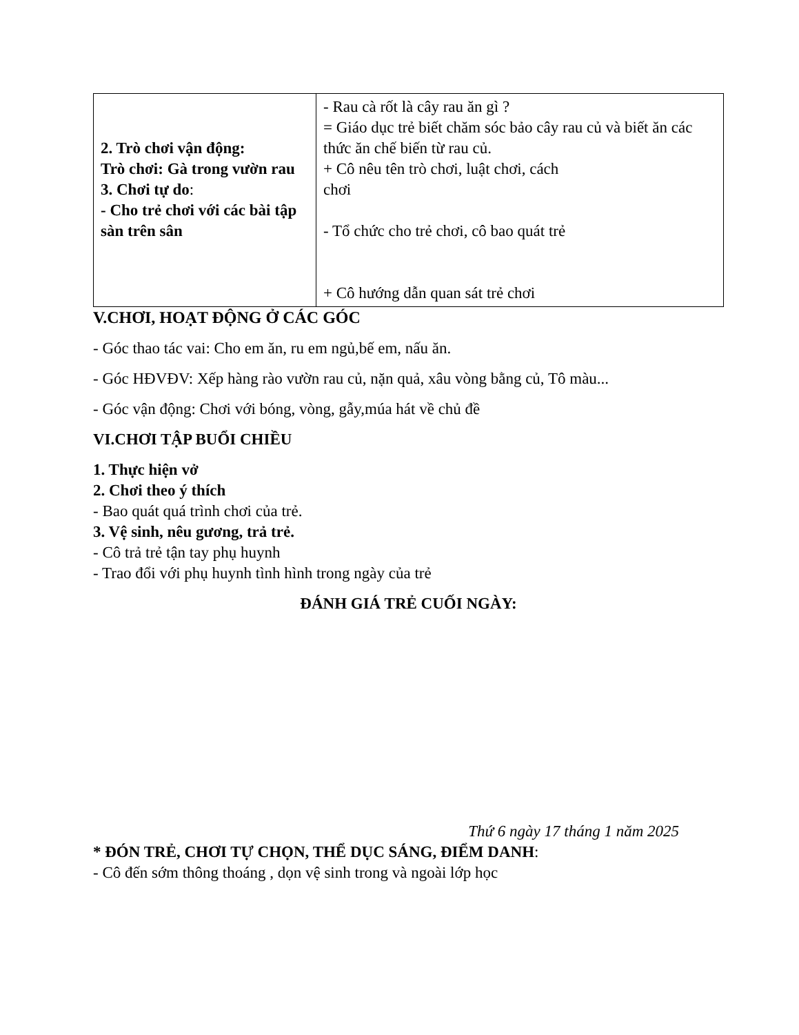| 2. Trò chơi vận động: Trò chơi: Gà trong vườn rau 3. Chơi tự do : - Cho trẻ chơi với các bài tập sàn trên sân | - Rau cà rốt là cây rau ăn gì ? = Giáo dục trẻ biết chăm sóc bảo cây rau củ và biết ăn các thức ăn chế biến từ rau củ. + Cô nêu tên trò chơi, luật chơi, cách chơi - Tổ chức cho trẻ chơi, cô bao quát trẻ + Cô hướng dẫn quan sát trẻ chơi |
V.CHƠI, HOẠT ĐỘNG Ở CÁC GÓC
- Góc thao tác vai: Cho em ăn, ru em ngủ,bế em, nấu ăn.
- Góc HĐVĐV: Xếp hàng rào vườn rau củ, nặn quả, xâu vòng bằng củ, Tô màu...
- Góc vận động: Chơi với bóng, vòng, gẫy,múa hát về chủ đề
VI.CHƠI TẬP BUỔI CHIỀU
1. Thực hiện vở
2. Chơi theo ý thích
- Bao quát quá trình chơi của trẻ.
3. Vệ sinh, nêu gương, trả trẻ.
- Cô trả trẻ tận tay phụ huynh
- Trao đổi với phụ huynh tình hình trong ngày của trẻ
ĐÁNH GIÁ TRẺ CUỐI NGÀY:
Thứ 6 ngày 17 tháng 1 năm 2025
* ĐÓN TRẺ, CHƠI TỰ CHỌN, THỂ DỤC SÁNG, ĐIỂM DANH:
- Cô đến sớm thông thoáng , dọn vệ sinh trong và ngoài lớp học